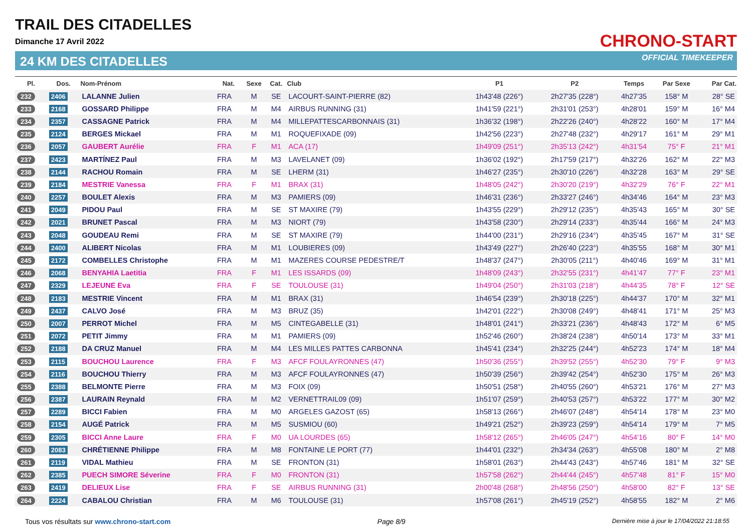TRAIL DES CITADELLES
Dimanche 17 Avril 2022
24 KM DES CITADELLES
CHRONO-START
OFFICIAL TIMEKEEPER
| Pl. | Dos. | Nom-Prénom | Nat. | Sexe | Cat. | Club | P1 | P2 | Temps | Par Sexe | Par Cat. |
| --- | --- | --- | --- | --- | --- | --- | --- | --- | --- | --- | --- |
| 232 | 2406 | LALANNE Julien | FRA | M | SE | LACOURT-SAINT-PIERRE (82) | 1h43'48 (226°) | 2h27'35 (228°) | 4h27'35 | 158° M | 28° SE |
| 233 | 2168 | GOSSARD Philippe | FRA | M | M4 | AIRBUS RUNNING (31) | 1h41'59 (221°) | 2h31'01 (253°) | 4h28'01 | 159° M | 16° M4 |
| 234 | 2357 | CASSAGNE Patrick | FRA | M | M4 | MILLEPATTESCARBONNAIS (31) | 1h36'32 (198°) | 2h22'26 (240°) | 4h28'22 | 160° M | 17° M4 |
| 235 | 2124 | BERGES Mickael | FRA | M | M1 | ROQUEFIXADE (09) | 1h42'56 (223°) | 2h27'48 (232°) | 4h29'17 | 161° M | 29° M1 |
| 236 | 2057 | GAUBERT Aurélie | FRA | F | M1 | ACA (17) | 1h49'09 (251°) | 2h35'13 (242°) | 4h31'54 | 75° F | 21° M1 |
| 237 | 2423 | MARTÍNEZ Paul | FRA | M | M3 | LAVELANET (09) | 1h36'02 (192°) | 2h17'59 (217°) | 4h32'26 | 162° M | 22° M3 |
| 238 | 2144 | RACHOU Romain | FRA | M | SE | LHERM (31) | 1h46'27 (235°) | 2h30'10 (226°) | 4h32'28 | 163° M | 29° SE |
| 239 | 2184 | MESTRIE Vanessa | FRA | F | M1 | BRAX (31) | 1h48'05 (242°) | 2h30'20 (219°) | 4h32'29 | 76° F | 22° M1 |
| 240 | 2257 | BOULET Alexis | FRA | M | M3 | PAMIERS (09) | 1h46'31 (236°) | 2h33'27 (246°) | 4h34'46 | 164° M | 23° M3 |
| 241 | 2049 | PIDOU Paul | FRA | M | SE | ST MAXIRE (79) | 1h43'55 (229°) | 2h29'12 (235°) | 4h35'43 | 165° M | 30° SE |
| 242 | 2021 | BRUNET Pascal | FRA | M | M3 | NIORT (79) | 1h43'58 (230°) | 2h29'14 (233°) | 4h35'44 | 166° M | 24° M3 |
| 243 | 2048 | GOUDEAU Remi | FRA | M | SE | ST MAXIRE (79) | 1h44'00 (231°) | 2h29'16 (234°) | 4h35'45 | 167° M | 31° SE |
| 244 | 2400 | ALIBERT Nicolas | FRA | M | M1 | LOUBIERES (09) | 1h43'49 (227°) | 2h26'40 (223°) | 4h35'55 | 168° M | 30° M1 |
| 245 | 2172 | COMBELLES Christophe | FRA | M | M1 | MAZERES COURSE PEDESTRE/T | 1h48'37 (247°) | 2h30'05 (211°) | 4h40'46 | 169° M | 31° M1 |
| 246 | 2068 | BENYAHIA Laetitia | FRA | F | M1 | LES ISSARDS (09) | 1h48'09 (243°) | 2h32'55 (231°) | 4h41'47 | 77° F | 23° M1 |
| 247 | 2329 | LEJEUNE Eva | FRA | F | SE | TOULOUSE (31) | 1h49'04 (250°) | 2h31'03 (218°) | 4h44'35 | 78° F | 12° SE |
| 248 | 2183 | MESTRIE Vincent | FRA | M | M1 | BRAX (31) | 1h46'54 (239°) | 2h30'18 (225°) | 4h44'37 | 170° M | 32° M1 |
| 249 | 2437 | CALVO José | FRA | M | M3 | BRUZ (35) | 1h42'01 (222°) | 2h30'08 (249°) | 4h48'41 | 171° M | 25° M3 |
| 250 | 2007 | PERROT Michel | FRA | M | M5 | CINTEGABELLE (31) | 1h48'01 (241°) | 2h33'21 (236°) | 4h48'43 | 172° M | 6° M5 |
| 251 | 2072 | PETIT Jimmy | FRA | M | M1 | PAMIERS (09) | 1h52'46 (260°) | 2h38'24 (238°) | 4h50'14 | 173° M | 33° M1 |
| 252 | 2188 | DA CRUZ Manuel | FRA | M | M4 | LES MILLES PATTES CARBONNA | 1h45'41 (234°) | 2h32'25 (244°) | 4h52'23 | 174° M | 18° M4 |
| 253 | 2115 | BOUCHOU Laurence | FRA | F | M3 | AFCF FOULAYRONNES (47) | 1h50'36 (255°) | 2h39'52 (255°) | 4h52'30 | 79° F | 9° M3 |
| 254 | 2116 | BOUCHOU Thierry | FRA | M | M3 | AFCF FOULAYRONNES (47) | 1h50'39 (256°) | 2h39'42 (254°) | 4h52'30 | 175° M | 26° M3 |
| 255 | 2388 | BELMONTE Pierre | FRA | M | M3 | FOIX (09) | 1h50'51 (258°) | 2h40'55 (260°) | 4h53'21 | 176° M | 27° M3 |
| 256 | 2387 | LAURAIN Reynald | FRA | M | M2 | VERNETTRAIL09 (09) | 1h51'07 (259°) | 2h40'53 (257°) | 4h53'22 | 177° M | 30° M2 |
| 257 | 2289 | BICCI Fabien | FRA | M | M0 | ARGELES GAZOST (65) | 1h58'13 (266°) | 2h46'07 (248°) | 4h54'14 | 178° M | 23° M0 |
| 258 | 2154 | AUGÉ Patrick | FRA | M | M5 | SUSMIOU (60) | 1h49'21 (252°) | 2h39'23 (259°) | 4h54'14 | 179° M | 7° M5 |
| 259 | 2305 | BICCI Anne Laure | FRA | F | M0 | UA LOURDES (65) | 1h58'12 (265°) | 2h46'05 (247°) | 4h54'16 | 80° F | 14° M0 |
| 260 | 2083 | CHRÉTIENNE Philippe | FRA | M | M8 | FONTAINE LE PORT (77) | 1h44'01 (232°) | 2h34'34 (263°) | 4h55'08 | 180° M | 2° M8 |
| 261 | 2119 | VIDAL Mathieu | FRA | M | SE | FRONTON (31) | 1h58'01 (263°) | 2h44'43 (243°) | 4h57'46 | 181° M | 32° SE |
| 262 | 2385 | PUECH SIMORE Séverine | FRA | F | M0 | FRONTON (31) | 1h57'58 (262°) | 2h44'44 (245°) | 4h57'48 | 81° F | 15° M0 |
| 263 | 2419 | DELIEUX Lise | FRA | F | SE | AIRBUS RUNNING (31) | 2h00'48 (268°) | 2h48'56 (250°) | 4h58'00 | 82° F | 13° SE |
| 264 | 2224 | CABALOU Christian | FRA | M | M6 | TOULOUSE (31) | 1h57'08 (261°) | 2h45'19 (252°) | 4h58'55 | 182° M | 2° M6 |
Tous vos résultats sur www.chrono-start.com Page 8/9 Dernière mise à jour le 17/04/2022 21:18:55